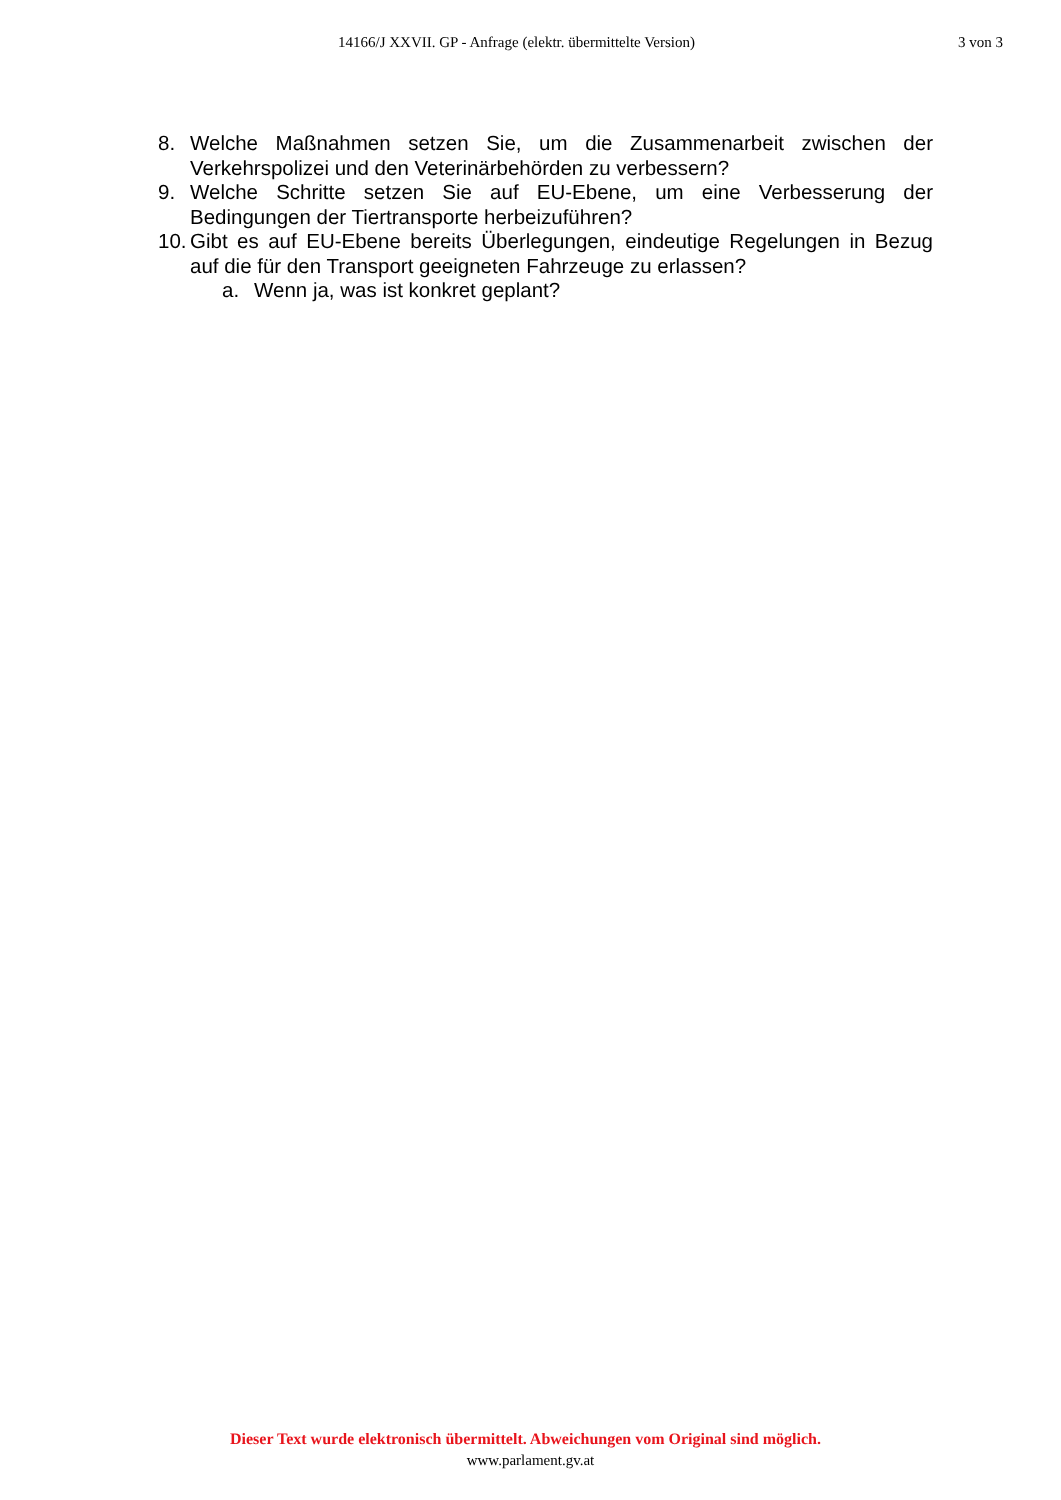14166/J XXVII. GP - Anfrage (elektr. übermittelte Version)
3 von 3
8. Welche Maßnahmen setzen Sie, um die Zusammenarbeit zwischen der Verkehrspolizei und den Veterinärbehörden zu verbessern?
9. Welche Schritte setzen Sie auf EU-Ebene, um eine Verbesserung der Bedingungen der Tiertransporte herbeizuführen?
10. Gibt es auf EU-Ebene bereits Überlegungen, eindeutige Regelungen in Bezug auf die für den Transport geeigneten Fahrzeuge zu erlassen?
a. Wenn ja, was ist konkret geplant?
Dieser Text wurde elektronisch übermittelt. Abweichungen vom Original sind möglich.
www.parlament.gv.at